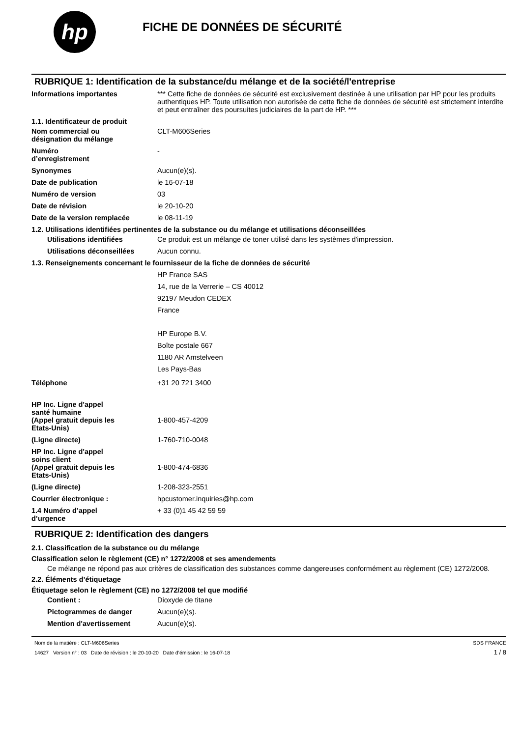hp
FICHE DE DONNÉES DE SÉCURITÉ
RUBRIQUE 1: Identification de la substance/du mélange et de la société/l'entreprise
Informations importantes *** Cette fiche de données de sécurité est exclusivement destinée à une utilisation par HP pour les produits authentiques HP. Toute utilisation non autorisée de cette fiche de données de sécurité est strictement interdite et peut entraîner des poursuites judiciaires de la part de HP. ***
1.1. Identificateur de produit
Nom commercial ou
désignation du mélange
CLT-M606Series
Numéro
d’enregistrement
-
Synonymes Aucun(e)(s).
Date de publication le 16-07-18
Numéro de version 03
Date de révision le 20-10-20
Date de la version remplacée le 08-11-19
1.2. Utilisations identifiées pertinentes de la substance ou du mélange et utilisations déconseillées
Utilisations identifiées Ce produit est un mélange de toner utilisé dans les systèmes d'impression.
Utilisations déconseillées
Aucun connu.
1.3. Renseignements concernant le fournisseur de la fiche de données de sécurité
HP France SAS
14, rue de la Verrerie – CS 40012
92197 Meudon CEDEX
France
HP Europe B.V.
Boîte postale 667
1180 AR Amstelveen
Les Pays-Bas
Téléphone +31 20 721 3400
HP Inc. Ligne d'appel
santé humaine
(Appel gratuit depuis les
Etats-Unis)
1-800-457-4209
(Ligne directe) 1-760-710-0048
HP Inc. Ligne d'appel
soins client
(Appel gratuit depuis les
Etats-Unis)
1-800-474-6836
(Ligne directe) 1-208-323-2551
Courrier électronique : hpcustomer.inquiries@hp.com
1.4 Numéro d’appel
d’urgence
+ 33 (0)1 45 42 59 59
RUBRIQUE 2: Identification des dangers
2.1. Classification de la substance ou du mélange
Classification selon le règlement (CE) n° 1272/2008 et ses amendements
Ce mélange ne répond pas aux critères de classification des substances comme dangereuses conformément au règlement (CE) 1272/2008.
2.2. Éléments d’étiquetage
Étiquetage selon le règlement (CE) no 1272/2008 tel que modifié
Contient : Dioxyde de titane
Pictogrammes de danger Aucun(e)(s).
Mention d'avertissement Aucun(e)(s).
Nom de la matière : CLT-M606Series
14627 Version n° : 03 Date de révision : le 20-10-20 Date d’émission : le 16-07-18
SDS FRANCE
1 / 8